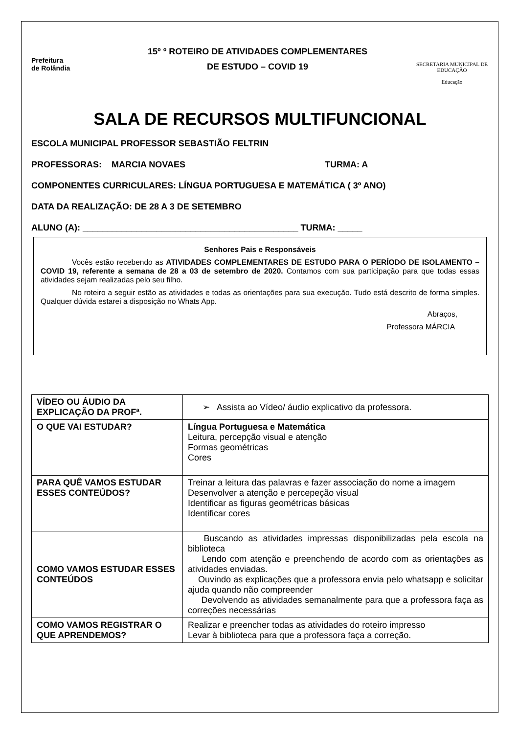Prefeitura
de Rolândia
15º º ROTEIRO DE ATIVIDADES COMPLEMENTARES
DE ESTUDO – COVID 19
SECRETARIA MUNICIPAL DE EDUCAÇÃO
Educação
SALA DE RECURSOS MULTIFUNCIONAL
ESCOLA MUNICIPAL PROFESSOR SEBASTIÃO FELTRIN
PROFESSORAS: MARCIA NOVAES TURMA: A
COMPONENTES CURRICULARES: LÍNGUA PORTUGUESA E MATEMÁTICA ( 3º ANO)
DATA DA REALIZAÇÃO: DE 28 A 3 DE SETEMBRO
ALUNO (A): ____________________________________________ TURMA: _____
Senhores Pais e Responsáveis
Vocês estão recebendo as ATIVIDADES COMPLEMENTARES DE ESTUDO PARA O PERÍODO DE ISOLAMENTO – COVID 19, referente a semana de 28 a 03 de setembro de 2020. Contamos com sua participação para que todas essas atividades sejam realizadas pelo seu filho.
No roteiro a seguir estão as atividades e todas as orientações para sua execução. Tudo está descrito de forma simples. Qualquer dúvida estarei a disposição no Whats App.
Abraços,
Professora MÁRCIA
| VÍDEO OU ÁUDIO DA EXPLICAÇÃO DA PROFª. | ➢ Assista ao Vídeo/ áudio explicativo da professora. |
| O QUE VAI ESTUDAR? | Língua Portuguesa e Matemática Leitura, percepção visual e atenção Formas geométricas Cores |
| PARA QUÊ VAMOS ESTUDAR ESSES CONTEÚDOS? | Treinar a leitura das palavras e fazer associação do nome a imagem Desenvolver a atenção e percepeção visual Identificar as figuras geométricas básicas Identificar cores |
| COMO VAMOS ESTUDAR ESSES CONTEÚDOS | Buscando as atividades impressas disponibilizadas pela escola na biblioteca Lendo com atenção e preenchendo de acordo com as orientações as atividades enviadas. Ouvindo as explicações que a professora envia pelo whatsapp e solicitar ajuda quando não compreender Devolvendo as atividades semanalmente para que a professora faça as correções necessárias |
| COMO VAMOS REGISTRAR O QUE APRENDEMOS? | Realizar e preencher todas as atividades do roteiro impresso Levar à biblioteca para que a professora faça a correção. |